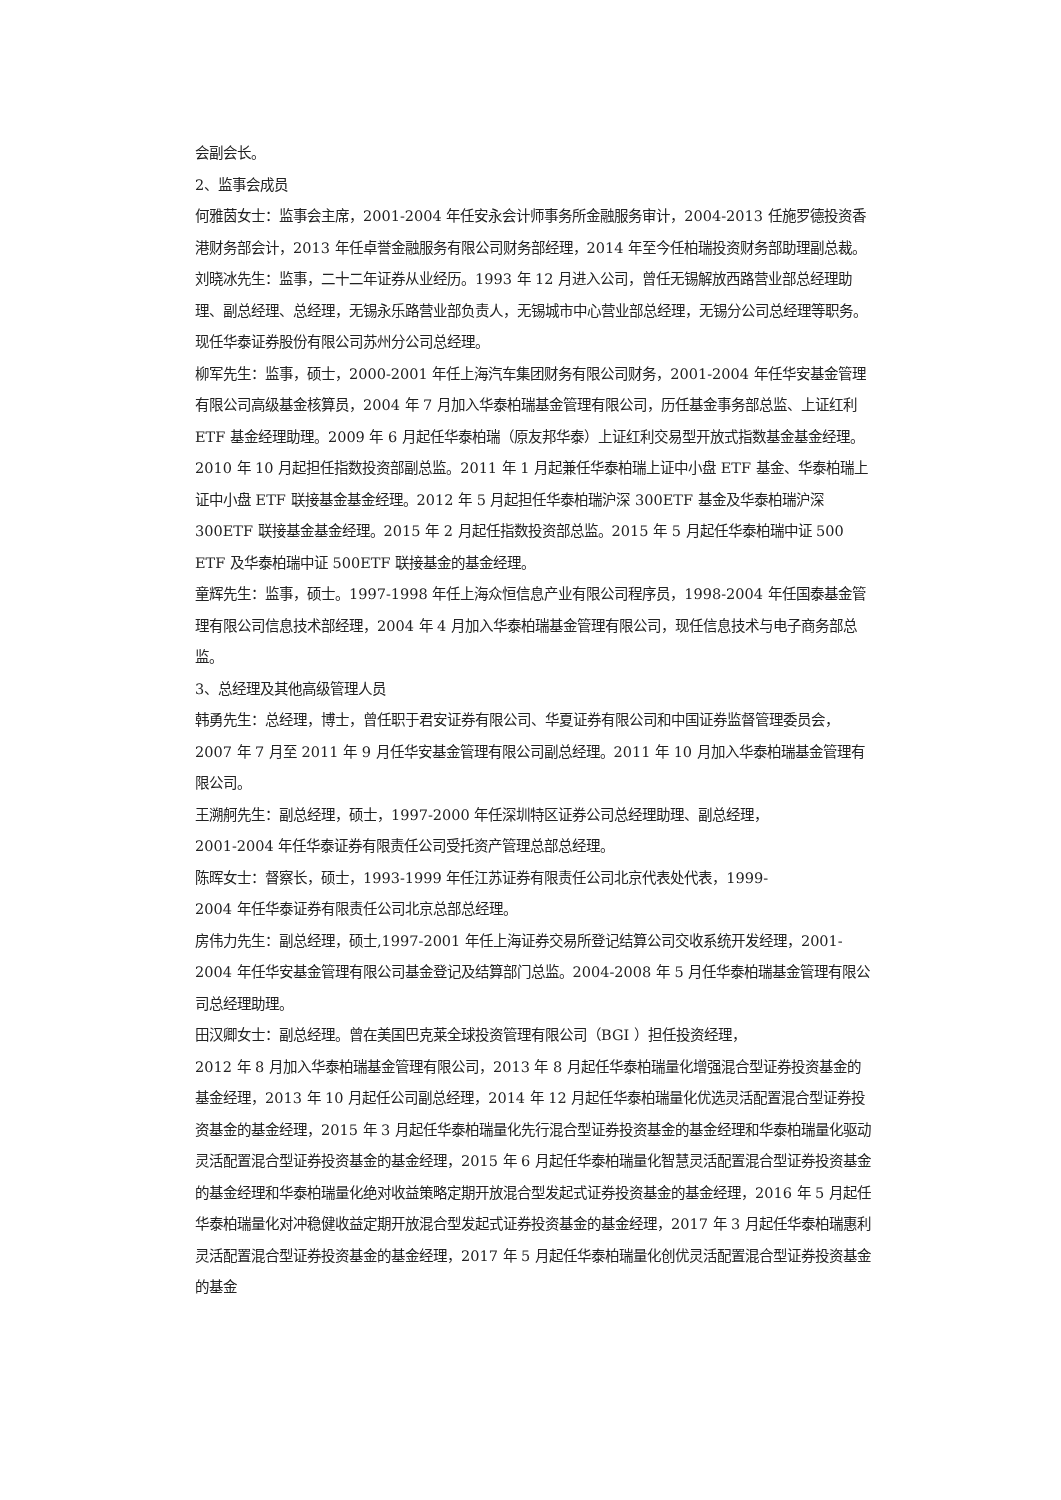会副会长。
2、监事会成员
何雅茵女士：监事会主席，2001-2004 年任安永会计师事务所金融服务审计，2004-2013 任施罗德投资香港财务部会计，2013 年任卓誉金融服务有限公司财务部经理，2014 年至今任柏瑞投资财务部助理副总裁。
刘晓冰先生：监事，二十二年证券从业经历。1993 年 12 月进入公司，曾任无锡解放西路营业部总经理助理、副总经理、总经理，无锡永乐路营业部负责人，无锡城市中心营业部总经理，无锡分公司总经理等职务。现任华泰证券股份有限公司苏州分公司总经理。
柳军先生：监事，硕士，2000-2001 年任上海汽车集团财务有限公司财务，2001-2004 年任华安基金管理有限公司高级基金核算员，2004 年 7 月加入华泰柏瑞基金管理有限公司，历任基金事务部总监、上证红利 ETF 基金经理助理。2009 年 6 月起任华泰柏瑞（原友邦华泰）上证红利交易型开放式指数基金基金经理。2010 年 10 月起担任指数投资部副总监。2011 年 1 月起兼任华泰柏瑞上证中小盘 ETF 基金、华泰柏瑞上证中小盘 ETF 联接基金基金经理。2012 年 5 月起担任华泰柏瑞沪深 300ETF 基金及华泰柏瑞沪深 300ETF 联接基金基金经理。2015 年 2 月起任指数投资部总监。2015 年 5 月起任华泰柏瑞中证 500 ETF 及华泰柏瑞中证 500ETF 联接基金的基金经理。
童辉先生：监事，硕士。1997-1998 年任上海众恒信息产业有限公司程序员，1998-2004 年任国泰基金管理有限公司信息技术部经理，2004 年 4 月加入华泰柏瑞基金管理有限公司，现任信息技术与电子商务部总监。
3、总经理及其他高级管理人员
韩勇先生：总经理，博士，曾任职于君安证券有限公司、华夏证券有限公司和中国证券监督管理委员会，2007 年 7 月至 2011 年 9 月任华安基金管理有限公司副总经理。2011 年 10 月加入华泰柏瑞基金管理有限公司。
王溯舸先生：副总经理，硕士，1997-2000 年任深圳特区证券公司总经理助理、副总经理，
2001-2004 年任华泰证券有限责任公司受托资产管理总部总经理。
陈晖女士：督察长，硕士，1993-1999 年任江苏证券有限责任公司北京代表处代表，1999-
2004 年任华泰证券有限责任公司北京总部总经理。
房伟力先生：副总经理，硕士,1997-2001 年任上海证券交易所登记结算公司交收系统开发经理，2001-2004 年任华安基金管理有限公司基金登记及结算部门总监。2004-2008 年 5 月任华泰柏瑞基金管理有限公司总经理助理。
田汉卿女士：副总经理。曾在美国巴克莱全球投资管理有限公司（BGI ）担任投资经理，
2012 年 8 月加入华泰柏瑞基金管理有限公司，2013 年 8 月起任华泰柏瑞量化增强混合型证券投资基金的基金经理，2013 年 10 月起任公司副总经理，2014 年 12 月起任华泰柏瑞量化优选灵活配置混合型证券投资基金的基金经理，2015 年 3 月起任华泰柏瑞量化先行混合型证券投资基金的基金经理和华泰柏瑞量化驱动灵活配置混合型证券投资基金的基金经理，2015 年 6 月起任华泰柏瑞量化智慧灵活配置混合型证券投资基金的基金经理和华泰柏瑞量化绝对收益策略定期开放混合型发起式证券投资基金的基金经理，2016 年 5 月起任华泰柏瑞量化对冲稳健收益定期开放混合型发起式证券投资基金的基金经理，2017 年 3 月起任华泰柏瑞惠利灵活配置混合型证券投资基金的基金经理，2017 年 5 月起任华泰柏瑞量化创优灵活配置混合型证券投资基金的基金